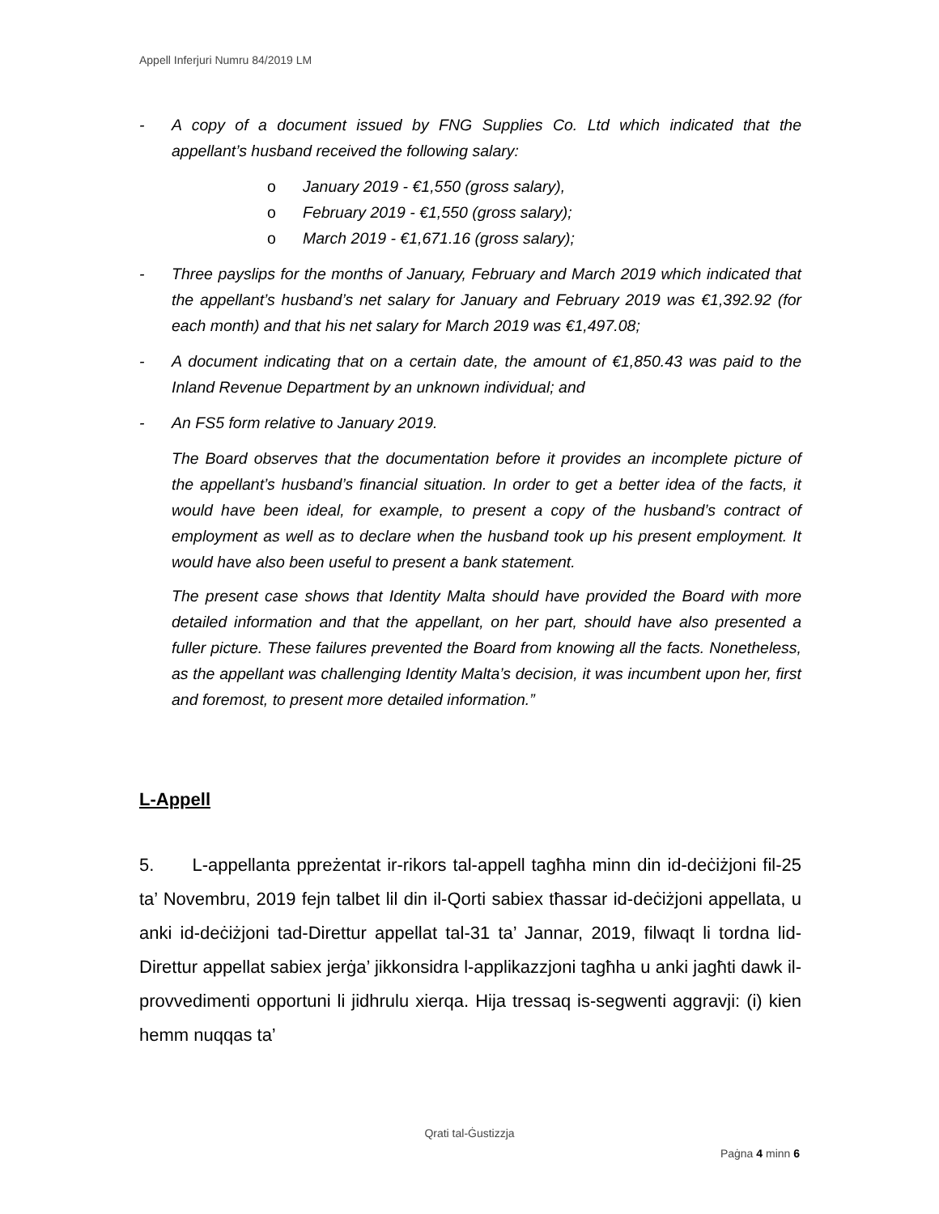Appell Inferjuri Numru 84/2019 LM
- A copy of a document issued by FNG Supplies Co. Ltd which indicated that the appellant’s husband received the following salary:
o January 2019 - €1,550 (gross salary),
o February 2019 - €1,550 (gross salary);
o March 2019 - €1,671.16 (gross salary);
- Three payslips for the months of January, February and March 2019 which indicated that the appellant’s husband’s net salary for January and February 2019 was €1,392.92 (for each month) and that his net salary for March 2019 was €1,497.08;
- A document indicating that on a certain date, the amount of €1,850.43 was paid to the Inland Revenue Department by an unknown individual; and
- An FS5 form relative to January 2019.
The Board observes that the documentation before it provides an incomplete picture of the appellant’s husband’s financial situation. In order to get a better idea of the facts, it would have been ideal, for example, to present a copy of the husband’s contract of employment as well as to declare when the husband took up his present employment. It would have also been useful to present a bank statement.
The present case shows that Identity Malta should have provided the Board with more detailed information and that the appellant, on her part, should have also presented a fuller picture. These failures prevented the Board from knowing all the facts. Nonetheless, as the appellant was challenging Identity Malta’s decision, it was incumbent upon her, first and foremost, to present more detailed information.”
L-Appell
5. L-appellanta ppreżentat ir-rikors tal-appell tagħha minn din id-deċiżjoni fil-25 ta’ Novembru, 2019 fejn talbet lil din il-Qorti sabiex tħassar id-deċiżjoni appellata, u anki id-deċiżjoni tad-Direttur appellat tal-31 ta’ Jannar, 2019, filwaqt li tordna lid-Direttur appellat sabiex jerġa’ jikkonsidra l-applikazzjoni tagħha u anki jagħti dawk il-provvedimenti opportuni li jidhrulu xierqa. Hija tressaq is-segwenti aggravji: (i) kien hemm nuqqas ta’
Qrati tal-Ġustizzja
Paġna 4 minn 6